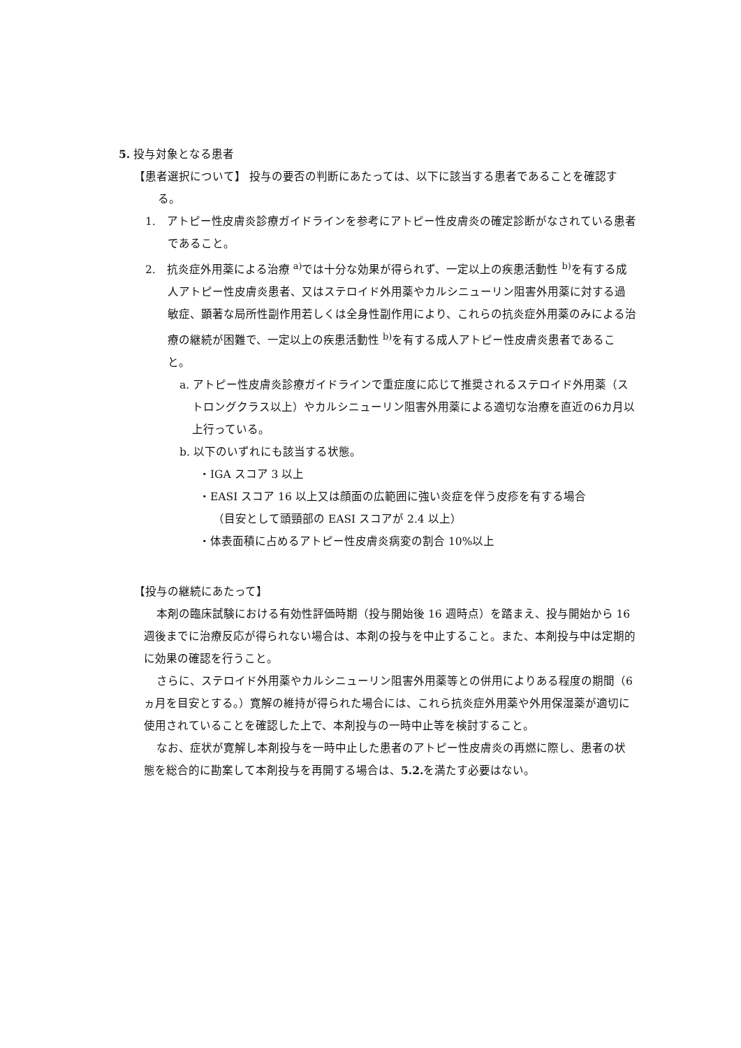5. 投与対象となる患者
【患者選択について】 投与の要否の判断にあたっては、以下に該当する患者であることを確認する。
1.　アトピー性皮膚炎診療ガイドラインを参考にアトピー性皮膚炎の確定診断がなされている患者であること。
2.　抗炎症外用薬による治療 <sup>a)</sup>では十分な効果が得られず、一定以上の疾患活動性 <sup>b)</sup>を有する成人アトピー性皮膚炎患者、又はステロイド外用薬やカルシニューリン阻害外用薬に対する過敏症、顕著な局所性副作用若しくは全身性副作用により、これらの抗炎症外用薬のみによる治療の継続が困難で、一定以上の疾患活動性 <sup>b)</sup>を有する成人アトピー性皮膚炎患者であること。
a. アトピー性皮膚炎診療ガイドラインで重症度に応じて推奨されるステロイド外用薬（ストロングクラス以上）やカルシニューリン阻害外用薬による適切な治療を直近の6カ月以上行っている。
b. 以下のいずれにも該当する状態。
・IGA スコア 3 以上
・EASI スコア 16 以上又は顔面の広範囲に強い炎症を伴う皮疹を有する場合
（目安として頭頸部の EASI スコアが 2.4 以上）
・体表面積に占めるアトピー性皮膚炎病変の割合 10%以上
【投与の継続にあたって】
本剤の臨床試験における有効性評価時期（投与開始後 16 週時点）を踏まえ、投与開始から 16 週後までに治療反応が得られない場合は、本剤の投与を中止すること。また、本剤投与中は定期的に効果の確認を行うこと。
さらに、ステロイド外用薬やカルシニューリン阻害外用薬等との併用によりある程度の期間（6ヵ月を目安とする。）寛解の維持が得られた場合には、これら抗炎症外用薬や外用保湿薬が適切に使用されていることを確認した上で、本剤投与の一時中止等を検討すること。
なお、症状が寛解し本剤投与を一時中止した患者のアトピー性皮膚炎の再燃に際し、患者の状態を総合的に勘案して本剤投与を再開する場合は、5.2. を満たす必要はない。